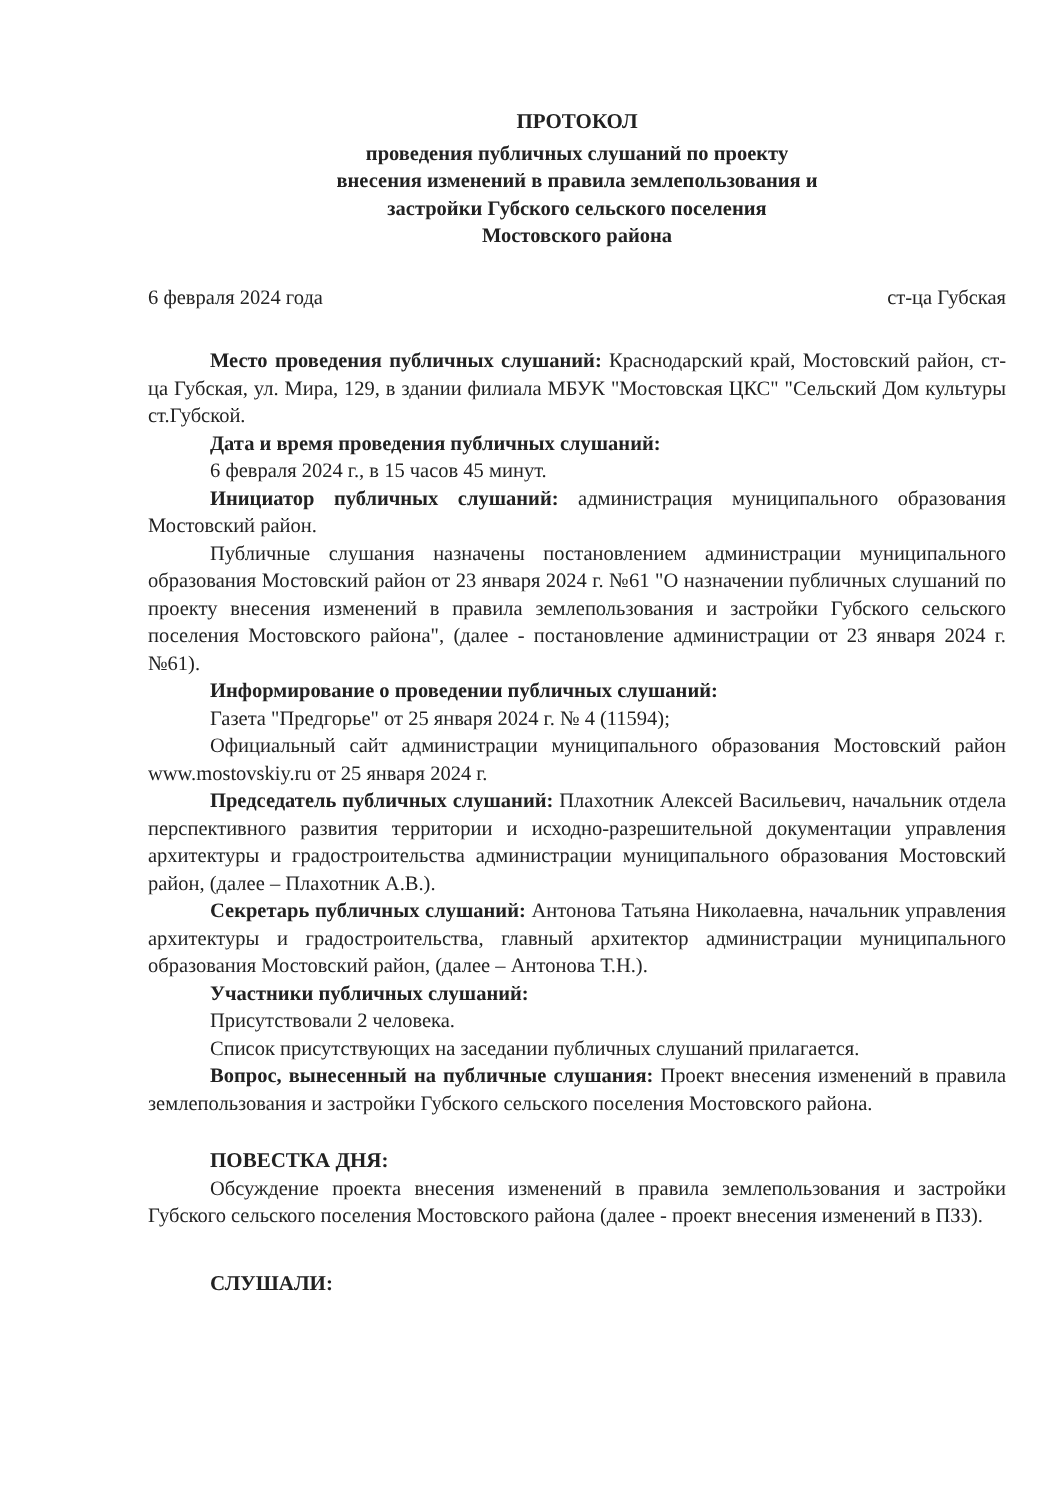ПРОТОКОЛ
проведения публичных слушаний по проекту
внесения изменений в правила землепользования и
застройки Губского сельского поселения
Мостовского района
6 февраля 2024 года ст-ца Губская
Место проведения публичных слушаний: Краснодарский край, Мостовский район, ст-ца Губская, ул. Мира, 129, в здании филиала МБУК "Мостовская ЦКС" "Сельский Дом культуры ст.Губской.
Дата и время проведения публичных слушаний:
6 февраля 2024 г., в 15 часов 45 минут.
Инициатор публичных слушаний: администрация муниципального образования Мостовский район.
Публичные слушания назначены постановлением администрации муниципального образования Мостовский район от 23 января 2024 г. №61 "О назначении публичных слушаний по проекту внесения изменений в правила землепользования и застройки Губского сельского поселения Мостовского района", (далее - постановление администрации от 23 января 2024 г. №61).
Информирование о проведении публичных слушаний:
Газета "Предгорье" от 25 января 2024 г. № 4 (11594);
Официальный сайт администрации муниципального образования Мостовский район www.mostovskiy.ru от 25 января 2024 г.
Председатель публичных слушаний: Плахотник Алексей Васильевич, начальник отдела перспективного развития территории и исходно-разрешительной документации управления архитектуры и градостроительства администрации муниципального образования Мостовский район, (далее – Плахотник А.В.).
Секретарь публичных слушаний: Антонова Татьяна Николаевна, начальник управления архитектуры и градостроительства, главный архитектор администрации муниципального образования Мостовский район, (далее – Антонова Т.Н.).
Участники публичных слушаний:
Присутствовали 2 человека.
Список присутствующих на заседании публичных слушаний прилагается.
Вопрос, вынесенный на публичные слушания: Проект внесения изменений в правила землепользования и застройки Губского сельского поселения Мостовского района.
ПОВЕСТКА ДНЯ:
Обсуждение проекта внесения изменений в правила землепользования и застройки Губского сельского поселения Мостовского района (далее - проект внесения изменений в ПЗЗ).
СЛУШАЛИ: